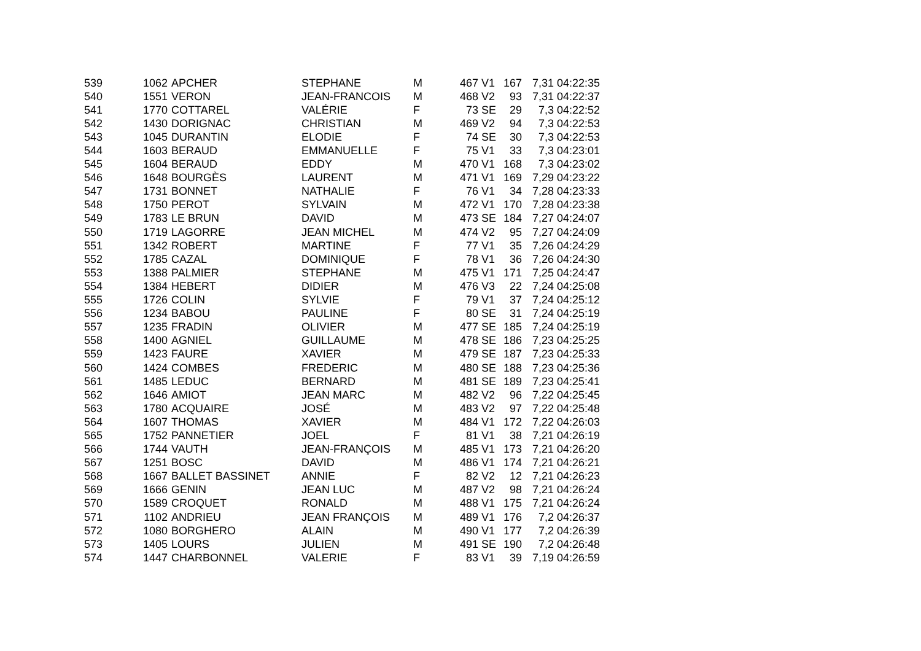| 539 | 1062 | APCHER | STEPHANE | M | 467 | V1 | 167 | 7,31 | 04:22:35 |
| 540 | 1551 | VERON | JEAN-FRANCOIS | M | 468 | V2 | 93 | 7,31 | 04:22:37 |
| 541 | 1770 | COTTAREL | VALÉRIE | F | 73 | SE | 29 | 7,3 | 04:22:52 |
| 542 | 1430 | DORIGNAC | CHRISTIAN | M | 469 | V2 | 94 | 7,3 | 04:22:53 |
| 543 | 1045 | DURANTIN | ELODIE | F | 74 | SE | 30 | 7,3 | 04:22:53 |
| 544 | 1603 | BERAUD | EMMANUELLE | F | 75 | V1 | 33 | 7,3 | 04:23:01 |
| 545 | 1604 | BERAUD | EDDY | M | 470 | V1 | 168 | 7,3 | 04:23:02 |
| 546 | 1648 | BOURGÈS | LAURENT | M | 471 | V1 | 169 | 7,29 | 04:23:22 |
| 547 | 1731 | BONNET | NATHALIE | F | 76 | V1 | 34 | 7,28 | 04:23:33 |
| 548 | 1750 | PEROT | SYLVAIN | M | 472 | V1 | 170 | 7,28 | 04:23:38 |
| 549 | 1783 | LE BRUN | DAVID | M | 473 | SE | 184 | 7,27 | 04:24:07 |
| 550 | 1719 | LAGORRE | JEAN MICHEL | M | 474 | V2 | 95 | 7,27 | 04:24:09 |
| 551 | 1342 | ROBERT | MARTINE | F | 77 | V1 | 35 | 7,26 | 04:24:29 |
| 552 | 1785 | CAZAL | DOMINIQUE | F | 78 | V1 | 36 | 7,26 | 04:24:30 |
| 553 | 1388 | PALMIER | STEPHANE | M | 475 | V1 | 171 | 7,25 | 04:24:47 |
| 554 | 1384 | HEBERT | DIDIER | M | 476 | V3 | 22 | 7,24 | 04:25:08 |
| 555 | 1726 | COLIN | SYLVIE | F | 79 | V1 | 37 | 7,24 | 04:25:12 |
| 556 | 1234 | BABOU | PAULINE | F | 80 | SE | 31 | 7,24 | 04:25:19 |
| 557 | 1235 | FRADIN | OLIVIER | M | 477 | SE | 185 | 7,24 | 04:25:19 |
| 558 | 1400 | AGNIEL | GUILLAUME | M | 478 | SE | 186 | 7,23 | 04:25:25 |
| 559 | 1423 | FAURE | XAVIER | M | 479 | SE | 187 | 7,23 | 04:25:33 |
| 560 | 1424 | COMBES | FREDERIC | M | 480 | SE | 188 | 7,23 | 04:25:36 |
| 561 | 1485 | LEDUC | BERNARD | M | 481 | SE | 189 | 7,23 | 04:25:41 |
| 562 | 1646 | AMIOT | JEAN MARC | M | 482 | V2 | 96 | 7,22 | 04:25:45 |
| 563 | 1780 | ACQUAIRE | JOSÉ | M | 483 | V2 | 97 | 7,22 | 04:25:48 |
| 564 | 1607 | THOMAS | XAVIER | M | 484 | V1 | 172 | 7,22 | 04:26:03 |
| 565 | 1752 | PANNETIER | JOEL | F | 81 | V1 | 38 | 7,21 | 04:26:19 |
| 566 | 1744 | VAUTH | JEAN-FRANÇOIS | M | 485 | V1 | 173 | 7,21 | 04:26:20 |
| 567 | 1251 | BOSC | DAVID | M | 486 | V1 | 174 | 7,21 | 04:26:21 |
| 568 | 1667 | BALLET BASSINET | ANNIE | F | 82 | V2 | 12 | 7,21 | 04:26:23 |
| 569 | 1666 | GENIN | JEAN LUC | M | 487 | V2 | 98 | 7,21 | 04:26:24 |
| 570 | 1589 | CROQUET | RONALD | M | 488 | V1 | 175 | 7,21 | 04:26:24 |
| 571 | 1102 | ANDRIEU | JEAN FRANÇOIS | M | 489 | V1 | 176 | 7,2 | 04:26:37 |
| 572 | 1080 | BORGHERO | ALAIN | M | 490 | V1 | 177 | 7,2 | 04:26:39 |
| 573 | 1405 | LOURS | JULIEN | M | 491 | SE | 190 | 7,2 | 04:26:48 |
| 574 | 1447 | CHARBONNEL | VALERIE | F | 83 | V1 | 39 | 7,19 | 04:26:59 |